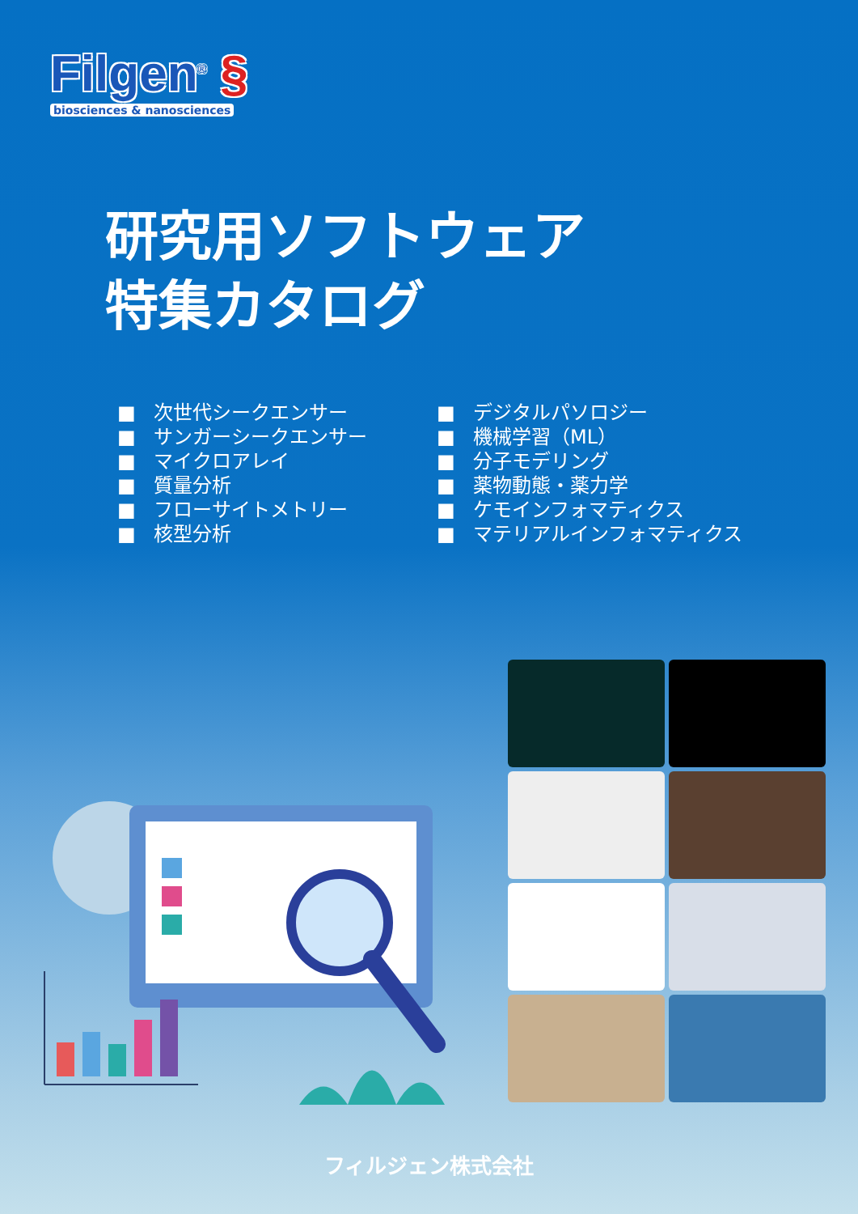Filgen<sup>®</sup> §
biosciences & nanosciences
研究用ソフトウェア
特集カタログ
■ 次世代シークエンサー
■ サンガーシークエンサー
■ マイクロアレイ
■ 質量分析
■ フローサイトメトリー
■ 核型分析
■ デジタルパソロジー
■ 機械学習（ML）
■ 分子モデリング
■ 薬物動態・薬力学
■ ケモインフォマティクス
■ マテリアルインフォマティクス
フィルジェン株式会社